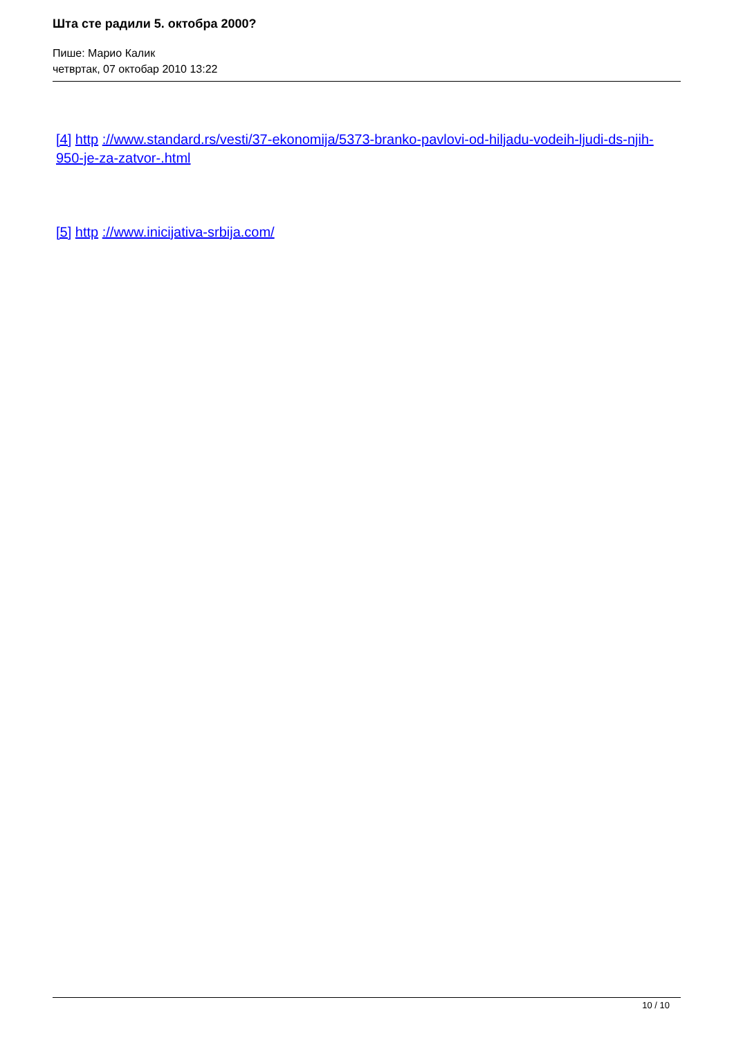Шта сте радили 5. октобра 2000?
Пише: Марио Калик
четвртак, 07 октобар 2010 13:22
[4] http ://www.standard.rs/vesti/37-ekonomija/5373-branko-pavlovi-od-hiljadu-vodeih-ljudi-ds-njih-950-je-za-zatvor-.html
[5] http ://www.inicijativa-srbija.com/
10 / 10